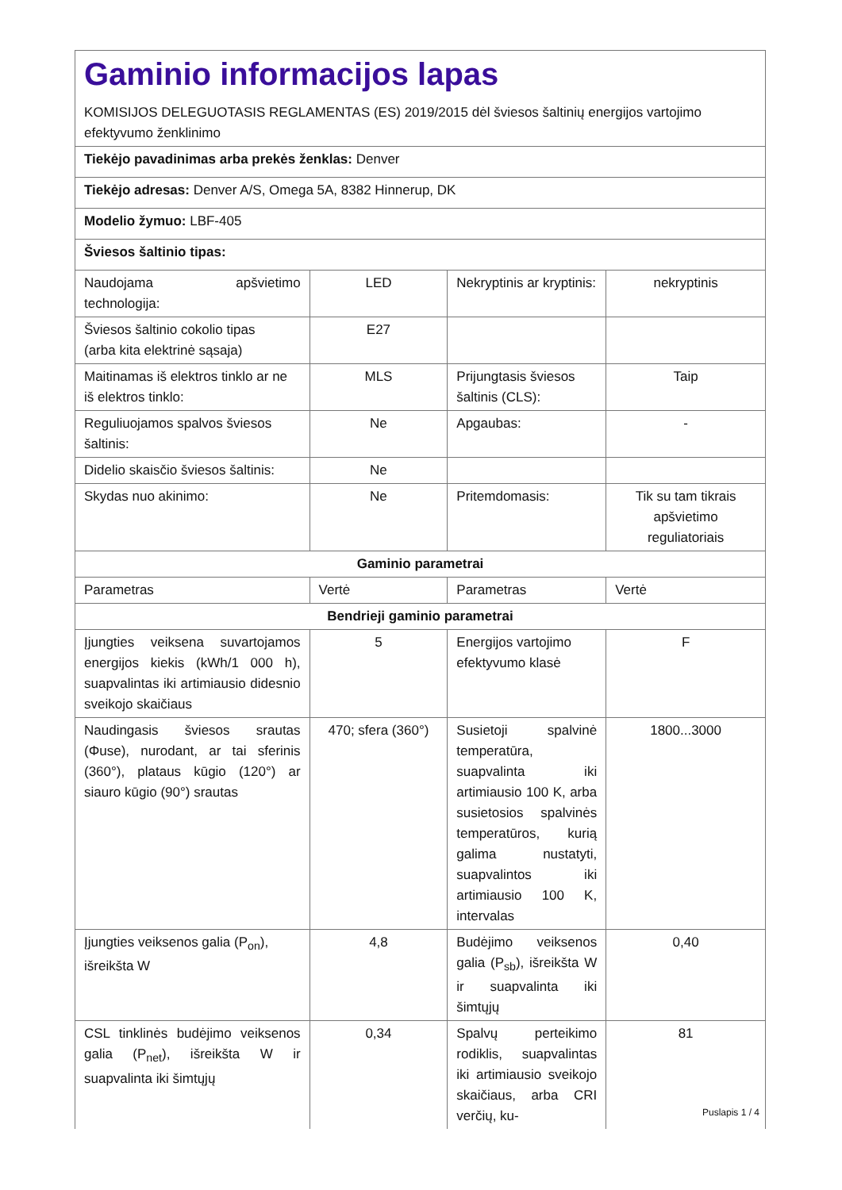| Gaminio informacijos lapas KOMISIJOS DELEGUOTASIS REGLAMENTAS (ES) 2019/2015 dėl šviesos šaltinių energijos vartojimo efektyvumo ženklinimo | | | |
| Tiekėjo pavadinimas arba prekės ženklas: Denver | | | |
| Tiekėjo adresas: Denver A/S, Omega 5A, 8382 Hinnerup, DK | | | |
| Modelio žymuo: LBF-405 | | | |
| Šviesos šaltinio tipas: | | | |
| Naudojama apšvietimo technologija: | LED | Nekryptinis ar kryptinis: | nekryptinis |
| Šviesos šaltinio cokolio tipas (arba kita elektrinė sąsaja) | E27 | | |
| Maitinamas iš elektros tinklo ar ne iš elektros tinklo: | MLS | Prijungtasis šviesos šaltinis (CLS): | Taip |
| Reguliuojamos spalvos šviesos šaltinis: | Ne | Apgaubas: | - |
| Didelio skaisčio šviesos šaltinis: | Ne | | |
| Skydas nuo akinimo: | Ne | Pritemdomasis: | Tik su tam tikrais apšvietimo reguliatoriais |
| Gaminio parametrai | | | |
| Parametras | Vertė | Parametras | Vertė |
| Bendrieji gaminio parametrai | | | |
| Įjungties veiksena suvartojamos energijos kiekis (kWh/1 000 h), suapvalintas iki artimiausio didesnio sveikojo skaičiaus | 5 | Energijos vartojimo efektyvumo klasė | F |
| Naudingasis šviesos srautas (Φuse), nurodant, ar tai sferinis (360°), plataus kūgio (120°) ar siauro kūgio (90°) srautas | 470; sfera (360°) | Susietoji spalvinė temperatūra, suapvalinta iki artimiausio 100 K, arba susietosios spalvinės temperatūros, kurią galima nustatyti, suapvalintos iki artimiausio 100 K, intervalas | 1800...3000 |
| Įjungties veiksenos galia (P<sub>on</sub>), išreikšta W | 4,8 | Budėjimo veiksenos galia (P<sub>sb</sub>), išreikšta W ir suapvalinta iki šimtųjų | 0,40 |
| CSL tinklinės budėjimo veiksenos galia (P<sub>net</sub>), išreikšta W ir suapvalinta iki šimtųjų | 0,34 | Spalvų perteikimo rodiklis, suapvalintas iki artimiausio sveikojo skaičiaus, arba CRI verčių, ku- | 81 |
Puslapis 1 / 4